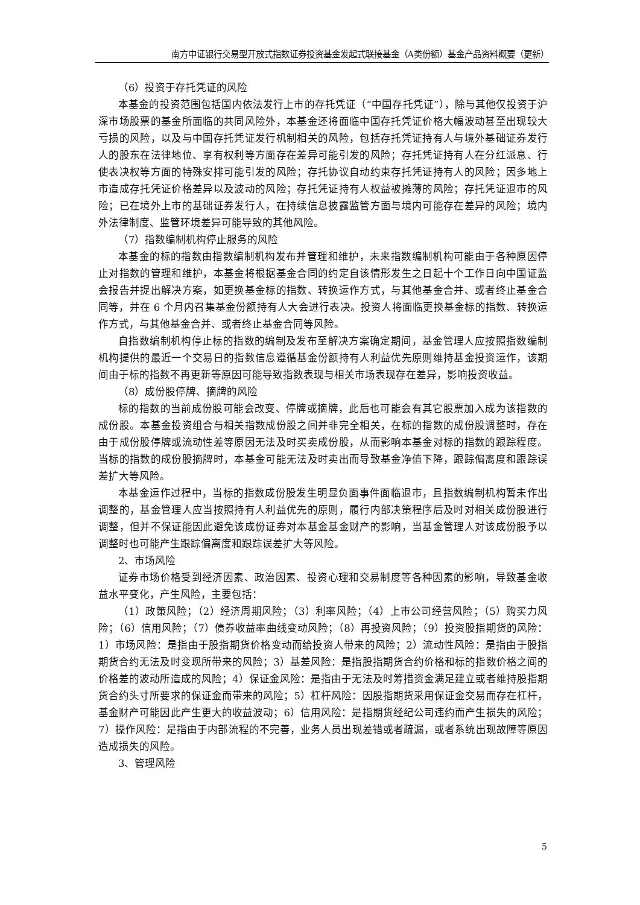南方中证银行交易型开放式指数证券投资基金发起式联接基金（A类份额）基金产品资料概要（更新）
（6）投资于存托凭证的风险
本基金的投资范围包括国内依法发行上市的存托凭证（“中国存托凭证”），除与其他仅投资于沪深市场股票的基金所面临的共同风险外，本基金还将面临中国存托凭证价格大幅波动甚至出现较大亏损的风险，以及与中国存托凭证发行机制相关的风险，包括存托凭证持有人与境外基础证券发行人的股东在法律地位、享有权利等方面存在差异可能引发的风险；存托凭证持有人在分红派息、行使表决权等方面的特殊安排可能引发的风险；存托协议自动约束存托凭证持有人的风险；因多地上市造成存托凭证价格差异以及波动的风险；存托凭证持有人权益被摊薄的风险；存托凭证退市的风险；已在境外上市的基础证券发行人，在持续信息披露监管方面与境内可能存在差异的风险；境内外法律制度、监管环境差异可能导致的其他风险。
（7）指数编制机构停止服务的风险
本基金的标的指数由指数编制机构发布并管理和维护，未来指数编制机构可能由于各种原因停止对指数的管理和维护，本基金将根据基金合同的约定自该情形发生之日起十个工作日向中国证监会报告并提出解决方案，如更换基金标的指数、转换运作方式，与其他基金合并、或者终止基金合同等，并在 6 个月内召集基金份额持有人大会进行表决。投资人将面临更换基金标的指数、转换运作方式，与其他基金合并、或者终止基金合同等风险。
自指数编制机构停止标的指数的编制及发布至解决方案确定期间，基金管理人应按照指数编制机构提供的最近一个交易日的指数信息遵循基金份额持有人利益优先原则维持基金投资运作，该期间由于标的指数不再更新等原因可能导致指数表现与相关市场表现存在差异，影响投资收益。
（8）成份股停牌、摘牌的风险
标的指数的当前成份股可能会改变、停牌或摘牌，此后也可能会有其它股票加入成为该指数的成份股。本基金投资组合与相关指数成份股之间并非完全相关，在标的指数的成份股调整时，存在由于成份股停牌或流动性差等原因无法及时买卖成份股，从而影响本基金对标的指数的跟踪程度。当标的指数的成份股摘牌时，本基金可能无法及时卖出而导致基金净值下降，跟踪偏离度和跟踪误差扩大等风险。
本基金运作过程中，当标的指数成份股发生明显负面事件面临退市，且指数编制机构暂未作出调整的，基金管理人应当按照持有人利益优先的原则，履行内部决策程序后及时对相关成份股进行调整，但并不保证能因此避免该成份证券对本基金基金财产的影响，当基金管理人对该成份股予以调整时也可能产生跟踪偏离度和跟踪误差扩大等风险。
2、市场风险
证券市场价格受到经济因素、政治因素、投资心理和交易制度等各种因素的影响，导致基金收益水平变化，产生风险，主要包括：
（1）政策风险；（2）经济周期风险；（3）利率风险；（4）上市公司经营风险；（5）购买力风险；（6）信用风险；（7）债券收益率曲线变动风险；（8）再投资风险；（9）投资股指期货的风险：1）市场风险：是指由于股指期货价格变动而给投资人带来的风险；2）流动性风险：是指由于股指期货合约无法及时变现所带来的风险；3）基差风险：是指股指期货合约价格和标的指数价格之间的价格差的波动所造成的风险；4）保证金风险：是指由于无法及时筹措资金满足建立或者维持股指期货合约头寸所要求的保证金而带来的风险；5）杠杆风险：因股指期货采用保证金交易而存在杠杆，基金财产可能因此产生更大的收益波动；6）信用风险：是指期货经纪公司违约而产生损失的风险；7）操作风险：是指由于内部流程的不完善，业务人员出现差错或者疏漏，或者系统出现故障等原因造成损失的风险。
3、管理风险
5